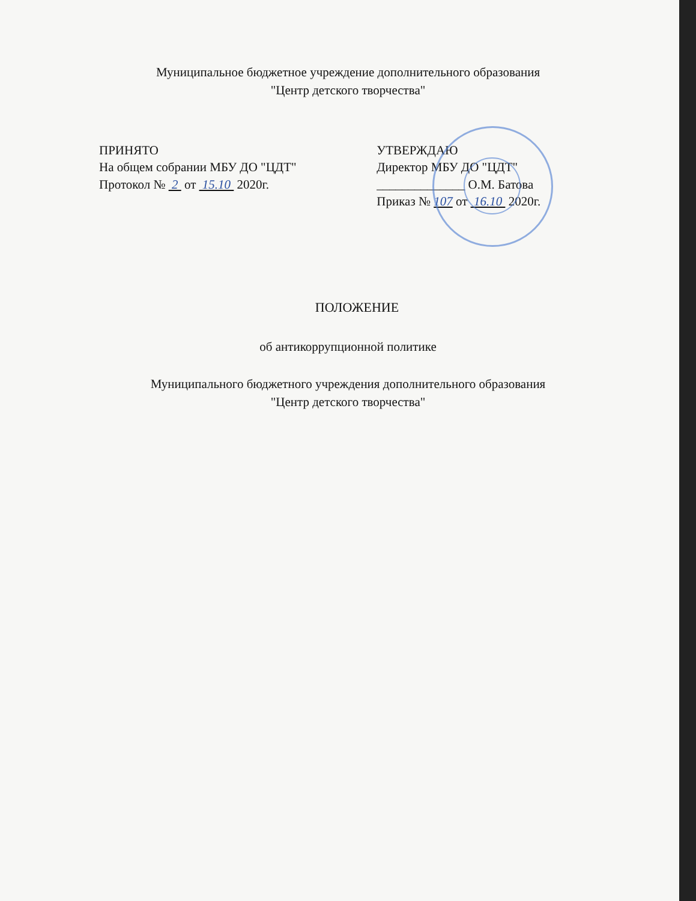Муниципальное бюджетное учреждение дополнительного образования
"Центр детского творчества"
ПРИНЯТО
На общем собрании МБУ ДО "ЦДТ"
Протокол № 2 от 15.10 2020г.
УТВЕРЖДАЮ
Директор МБУ ДО "ЦДТ"
______________ О.М. Батова
Приказ № 107 от 16.10 2020г.
ПОЛОЖЕНИЕ
об антикоррупционной политике
Муниципального бюджетного учреждения дополнительного образования
"Центр детского творчества"